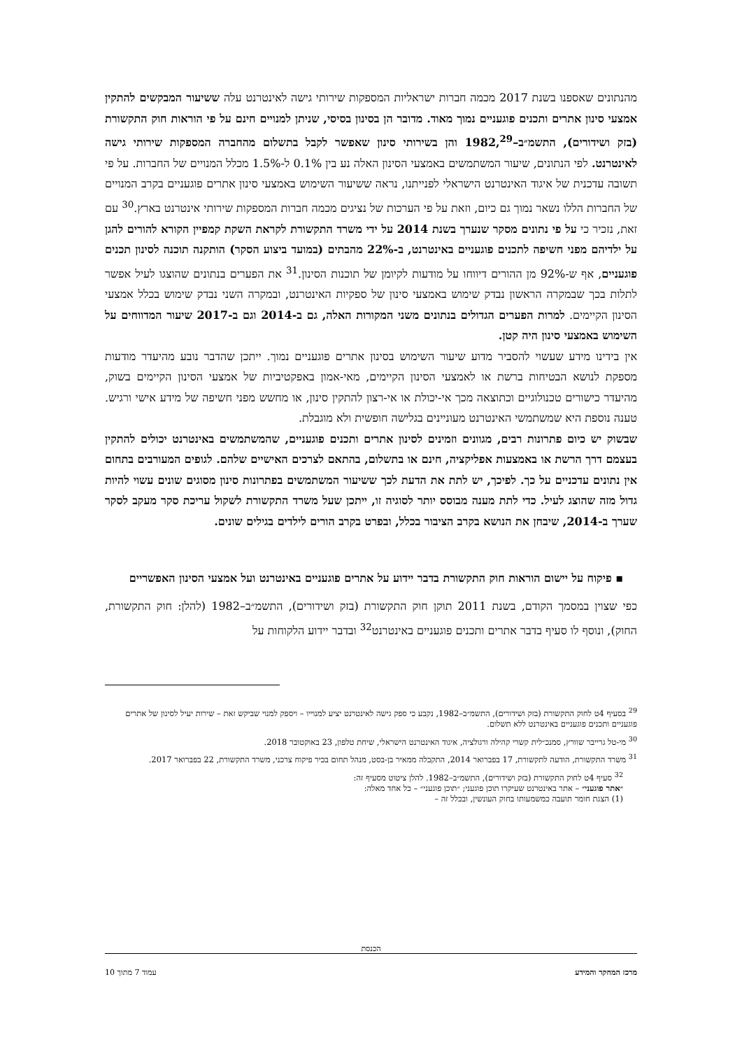מהנתונים שאספנו בשנת 2017 מכמה חברות ישראליות המספקות שירותי גישה לאינטרנט עלה ששיעור המבקשים להתקין אמצעי סינון אתרים ותכנים פוגעניים נמוך מאוד. מדובר הן בסינון בסיסי, שניתן למנויים חינם על פי הוראות חוק התקשורת (בזק ושידורים), התשמ״ב–1982,<sup>29</sup> והן בשירותי סינון שאפשר לקבל בתשלום מהחברה המספקות שירותי גישה לאינטרנט. לפי הנתונים, שיעור המשתמשים באמצעי הסינון האלה נע בין 0.1% ל-1.5% מכלל המנויים של החברות. על פי תשובה עדכנית של איגוד האינטרנט הישראלי לפנייתנו, נראה ששיעור השימוש באמצעי סינון אתרים פוגעניים בקרב המנויים של החברות הללו נשאר נמוך גם כיום, וזאת על פי הערכות של נציגים מכמה חברות המספקות שירותי אינטרנט בארץ.<sup>30</sup> עם זאת, נזכיר כי על פי נתונים מסקר שנערך בשנת 2014 על ידי משרד התקשורת לקראת השקת קמפיין הקורא להורים להגן על ילדיהם מפני חשיפה לתכנים פוגעניים באינטרנט, ב-22% מהבתים (במועד ביצוע הסקר) הותקנה תוכנה לסינון תכנים פוגעניים, אף ש-92% מן ההורים דיווחו על מודעות לקיומן של תוכנות הסינון.<sup>31</sup> את הפערים בנתונים שהוצגו לעיל אפשר לתלות בכך שבמקרה הראשון נבדק שימוש באמצעי סינון של ספקיות האינטרנט, ובמקרה השני נבדק שימוש בכלל אמצעי הסינון הקיימים. למרות הפערים הגדולים בנתונים משני המקורות האלה, גם ב-2014 וגם ב-2017 שיעור המדווחים על השימוש באמצעי סינון היה קטן.
אין בידינו מידע שעשוי להסביר מדוע שיעור השימוש בסינון אתרים פוגעניים נמוך. ייתכן שהדבר נובע מהיעדר מודעות מספקת לנושא הבטיחות ברשת או לאמצעי הסינון הקיימים, מאי-אמון באפקטיביות של אמצעי הסינון הקיימים בשוק, מהיעדר כישורים טכנולוגיים וכתוצאה מכך אי-יכולת או אי-רצון להתקין סינון, או מחשש מפני חשיפה של מידע אישי ורגיש. טענה נוספת היא שמשתמשי האינטרנט מעוניינים בגלישה חופשית ולא מוגבלת.
שבשוק יש כיום פתרונות רבים, מגוונים וזמינים לסינון אתרים ותכנים פוגעניים, שהמשתמשים באינטרנט יכולים להתקין בעצמם דרך הרשת או באמצעות אפליקציה, חינם או בתשלום, בהתאם לצרכים האישיים שלהם. לגופים המעורבים בתחום אין נתונים עדכניים על כך. לפיכך, יש לתת את הדעת לכך ששיעור המשתמשים בפתרונות סינון מסוגים שונים עשוי להיות גדול מזה שהוצג לעיל. כדי לתת מענה מבוסס יותר לסוגיה זו, ייתכן שעל משרד התקשורת לשקול עריכת סקר מעקב לסקר שערך ב-2014, שיבחן את הנושא בקרב הציבור בכלל, ובפרט בקרב הורים לילדים בגילים שונים.
▪ פיקוח על יישום הוראות חוק התקשורת בדבר יידוע על אתרים פוגעניים באינטרנט ועל אמצעי הסינון האפשריים
כפי שצוין במסמך הקודם, בשנת 2011 תוקן חוק התקשורת (בזק ושידורים), התשמ״ב–1982 (להלן: חוק התקשורת, החוק), ונוסף לו סעיף בדבר אתרים ותכנים פוגעניים באינטרנט<sup>32</sup> ובדבר יידוע הלקוחות על
<sup>29</sup> בסעיף 4ט לחוק התקשורת (בזק ושידורים), התשמ״ב–1982, נקבע כי ספק גישה לאינטרנט יציע למנוייו – ויספק למנוי שביקש זאת – שירות יעיל לסינון של אתרים פוגעניים ותכנים פוגעניים באינטרנט ללא תשלום.
<sup>30</sup> מי-טל גרייבר שוורץ, סמנכ״לית קשרי קהילה ורגולציה, איגוד האינטרנט הישראלי, שיחת טלפון, 23 באוקטובר 2018.
<sup>31</sup> משרד התקשורת, הודעה לתקשורת, 17 בפברואר 2014, התקבלה ממאיר בן-בסט, מנהל תחום בכיר פיקוח צרכני, משרד התקשורת, 22 בפברואר 2017.
<sup>32</sup> סעיף 4ט לחוק התקשורת (בזק ושידורים), התשמ״ב–1982. להלן ציטוט מסעיף זה:
״אתר פוגעני״ – אתר באינטרנט שעיקרו תוכן פוגעני; ״תוכן פוגעני״ – כל אחד מאלה:
(1) הצגת חומר תועבה כמשמעותו בחוק העונשין, ובכלל זה –
הכנסת
מרכז המחקר והמידע עמוד 7 מתוך 10